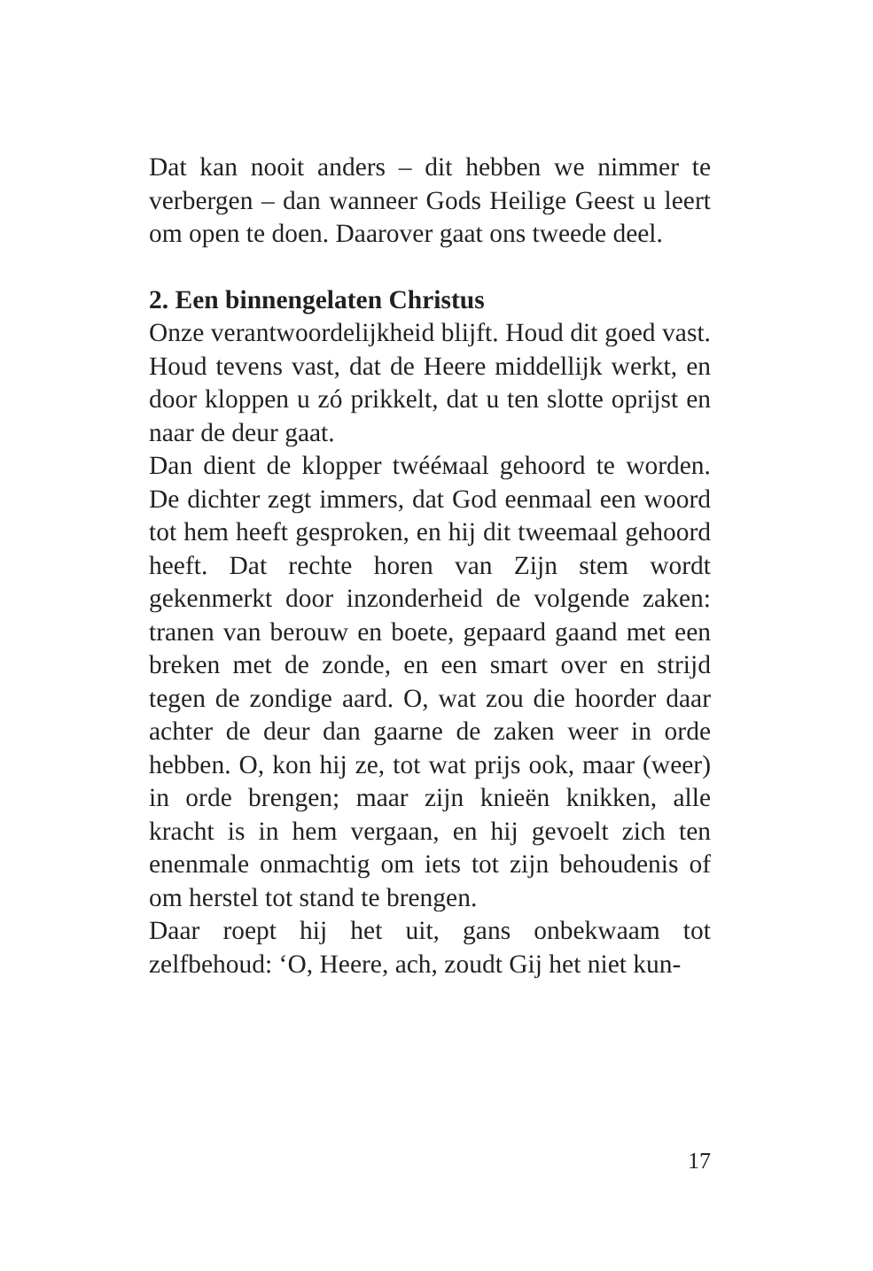Dat kan nooit anders – dit hebben we nimmer te verbergen – dan wanneer Gods Heilige Geest u leert om open te doen. Daarover gaat ons tweede deel.
2. Een binnengelaten Christus
Onze verantwoordelijkheid blijft. Houd dit goed vast. Houd tevens vast, dat de Heere middellijk werkt, en door kloppen u zó prikkelt, dat u ten slotte oprijst en naar de deur gaat.
Dan dient de klopper twééмaal gehoord te worden. De dichter zegt immers, dat God eenmaal een woord tot hem heeft gesproken, en hij dit tweemaal gehoord heeft. Dat rechte horen van Zijn stem wordt gekenmerkt door inzonderheid de volgende zaken: tranen van berouw en boete, gepaard gaand met een breken met de zonde, en een smart over en strijd tegen de zondige aard. O, wat zou die hoorder daar achter de deur dan gaarne de zaken weer in orde hebben. O, kon hij ze, tot wat prijs ook, maar (weer) in orde brengen; maar zijn knieën knikken, alle kracht is in hem vergaan, en hij gevoelt zich ten enenmale onmachtig om iets tot zijn behoudenis of om herstel tot stand te brengen.
Daar roept hij het uit, gans onbekwaam tot zelfbehoud: ‘O, Heere, ach, zoudt Gij het niet kun-
17